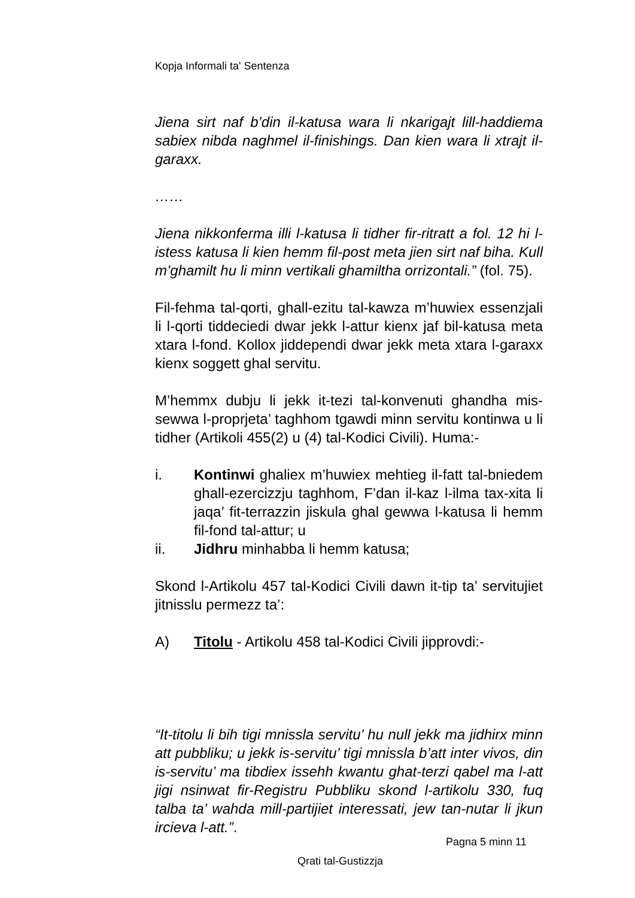Kopja Informali ta' Sentenza
Jiena sirt naf b’din il-katusa wara li nkarigajt lill-haddiema sabiex nibda naghmel il-finishings. Dan kien wara li xtrajt il-garaxx.
……
Jiena nikkonferma illi l-katusa li tidher fir-ritratt a fol. 12 hi l-istess katusa li kien hemm fil-post meta jien sirt naf biha. Kull m’ghamilt hu li minn vertikali ghamiltha orrizontali.” (fol. 75).
Fil-fehma tal-qorti, ghall-ezitu tal-kawza m’huwiex essenzjali li l-qorti tiddeciedi dwar jekk l-attur kienx jaf bil-katusa meta xtara l-fond. Kollox jiddependi dwar jekk meta xtara l-garaxx kienx soggett ghal servitu.
M’hemmx dubju li jekk it-tezi tal-konvenuti ghandha mis-sewwa l-proprjeta’ taghhom tgawdi minn servitu kontinwa u li tidher (Artikoli 455(2) u (4) tal-Kodici Civili). Huma:-
i. Kontinwi ghaliex m’huwiex mehtieg il-fatt tal-bniedem ghall-ezercizzju taghhom, F’dan il-kaz l-ilma tax-xita li jaqa’ fit-terrazzin jiskula ghal gewwa l-katusa li hemm fil-fond tal-attur; u
ii. Jidhru minhabba li hemm katusa;
Skond l-Artikolu 457 tal-Kodici Civili dawn it-tip ta’ servitujiet jitnisslu permezz ta’:
A) Titolu - Artikolu 458 tal-Kodici Civili jipprovdi:-
“It-titolu li bih tigi mnissla servitu’ hu null jekk ma jidhirx minn att pubbliku; u jekk is-servitu’ tigi mnissla b’att inter vivos, din is-servitu’ ma tibdiex issehh kwantu ghat-terzi qabel ma l-att jigi nsinwat fir-Registru Pubbliku skond l-artikolu 330, fuq talba ta’ wahda mill-partijiet interessati, jew tan-nutar li jkun ircieva l-att.”.
Pagna 5 minn 11
Qrati tal-Gustizzja